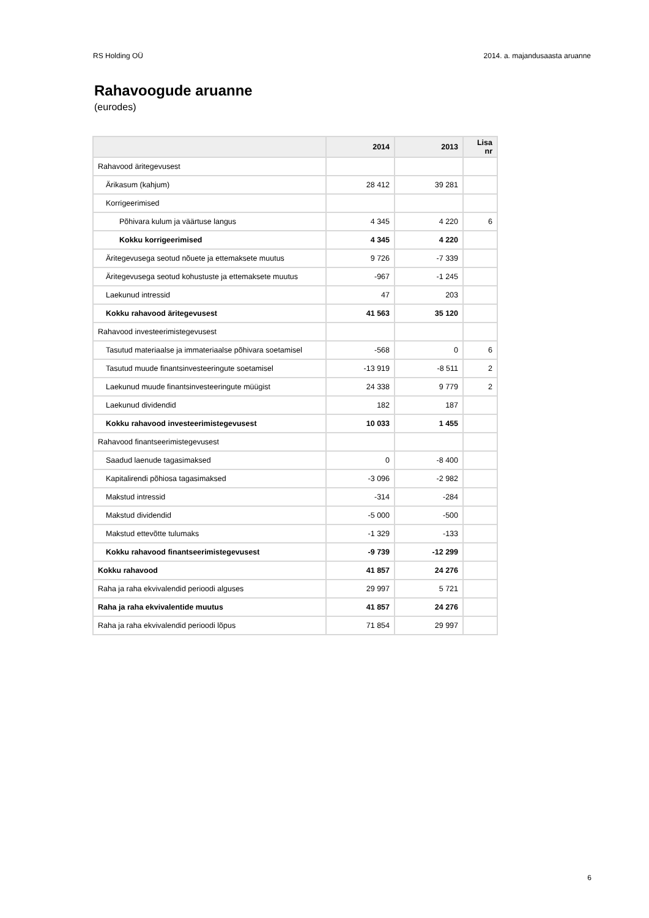RS Holding OÜ 2014. a. majandusaasta aruanne
Rahavoogude aruanne
(eurodes)
| | 2014 | 2013 | Lisa nr |
| --- | --- | --- | --- |
| Rahavood äritegevusest | | | |
| Ärikasum (kahjum) | 28 412 | 39 281 | |
| Korrigeerimised | | | |
| Põhivara kulum ja väärtuse langus | 4 345 | 4 220 | 6 |
| Kokku korrigeerimised | 4 345 | 4 220 | |
| Äritegevusega seotud nõuete ja ettemaksete muutus | 9 726 | -7 339 | |
| Äritegevusega seotud kohustuste ja ettemaksete muutus | -967 | -1 245 | |
| Laekunud intressid | 47 | 203 | |
| Kokku rahavood äritegevusest | 41 563 | 35 120 | |
| Rahavood investeerimistegevusest | | | |
| Tasutud materiaalse ja immateriaalse põhivara soetamisel | -568 | 0 | 6 |
| Tasutud muude finantsinvesteeringute soetamisel | -13 919 | -8 511 | 2 |
| Laekunud muude finantsinvesteeringute müügist | 24 338 | 9 779 | 2 |
| Laekunud dividendid | 182 | 187 | |
| Kokku rahavood investeerimistegevusest | 10 033 | 1 455 | |
| Rahavood finantseerimistegevusest | | | |
| Saadud laenude tagasimaksed | 0 | -8 400 | |
| Kapitalirendi põhiosa tagasimaksed | -3 096 | -2 982 | |
| Makstud intressid | -314 | -284 | |
| Makstud dividendid | -5 000 | -500 | |
| Makstud ettevõtte tulumaks | -1 329 | -133 | |
| Kokku rahavood finantseerimistegevusest | -9 739 | -12 299 | |
| Kokku rahavood | 41 857 | 24 276 | |
| Raha ja raha ekvivalendid perioodi alguses | 29 997 | 5 721 | |
| Raha ja raha ekvivalentide muutus | 41 857 | 24 276 | |
| Raha ja raha ekvivalendid perioodi lõpus | 71 854 | 29 997 | |
6